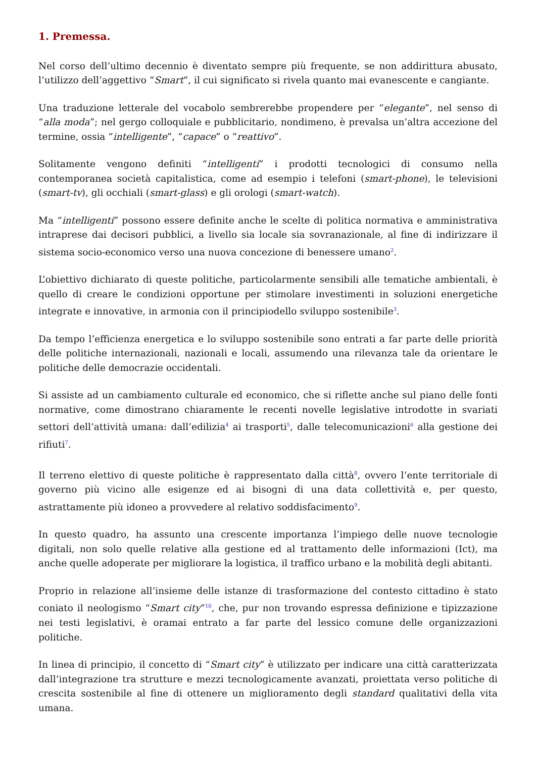1. Premessa.
Nel corso dell’ultimo decennio è diventato sempre più frequente, se non addirittura abusato, l’utilizzo dell’aggettivo “Smart”, il cui significato si rivela quanto mai evanescente e cangiante.
Una traduzione letterale del vocabolo sembrerebbe propendere per “elegante”, nel senso di “alla moda”; nel gergo colloquiale e pubblicitario, nondimeno, è prevalsa un’altra accezione del termine, ossia “intelligente”, “capace” o “reattivo”.
Solitamente vengono definiti “intelligenti” i prodotti tecnologici di consumo nella contemporanea società capitalistica, come ad esempio i telefoni (smart-phone), le televisioni (smart-tv), gli occhiali (smart-glass) e gli orologi (smart-watch).
Ma “intelligenti” possono essere definite anche le scelte di politica normativa e amministrativa intraprese dai decisori pubblici, a livello sia locale sia sovranazionale, al fine di indirizzare il sistema socio-economico verso una nuova concezione di benessere umano<sup>2</sup>.
L’obiettivo dichiarato di queste politiche, particolarmente sensibili alle tematiche ambientali, è quello di creare le condizioni opportune per stimolare investimenti in soluzioni energetiche integrate e innovative, in armonia con il principiodello sviluppo sostenibile<sup>3</sup>.
Da tempo l’efficienza energetica e lo sviluppo sostenibile sono entrati a far parte delle priorità delle politiche internazionali, nazionali e locali, assumendo una rilevanza tale da orientare le politiche delle democrazie occidentali.
Si assiste ad un cambiamento culturale ed economico, che si riflette anche sul piano delle fonti normative, come dimostrano chiaramente le recenti novelle legislative introdotte in svariati settori dell’attività umana: dall’edilizia<sup>4</sup> ai trasporti<sup>5</sup>, dalle telecomunicazioni<sup>6</sup> alla gestione dei rifiuti<sup>7</sup>.
Il terreno elettivo di queste politiche è rappresentato dalla città<sup>8</sup>, ovvero l’ente territoriale di governo più vicino alle esigenze ed ai bisogni di una data collettività e, per questo, astrattamente più idoneo a provvedere al relativo soddisfacimento<sup>9</sup>.
In questo quadro, ha assunto una crescente importanza l’impiego delle nuove tecnologie digitali, non solo quelle relative alla gestione ed al trattamento delle informazioni (Ict), ma anche quelle adoperate per migliorare la logistica, il traffico urbano e la mobilità degli abitanti.
Proprio in relazione all’insieme delle istanze di trasformazione del contesto cittadino è stato coniato il neologismo “Smart city”<sup>10</sup>, che, pur non trovando espressa definizione e tipizzazione nei testi legislativi, è oramai entrato a far parte del lessico comune delle organizzazioni politiche.
In linea di principio, il concetto di “Smart city” è utilizzato per indicare una città caratterizzata dall’integrazione tra strutture e mezzi tecnologicamente avanzati, proiettata verso politiche di crescita sostenibile al fine di ottenere un miglioramento degli standard qualitativi della vita umana.